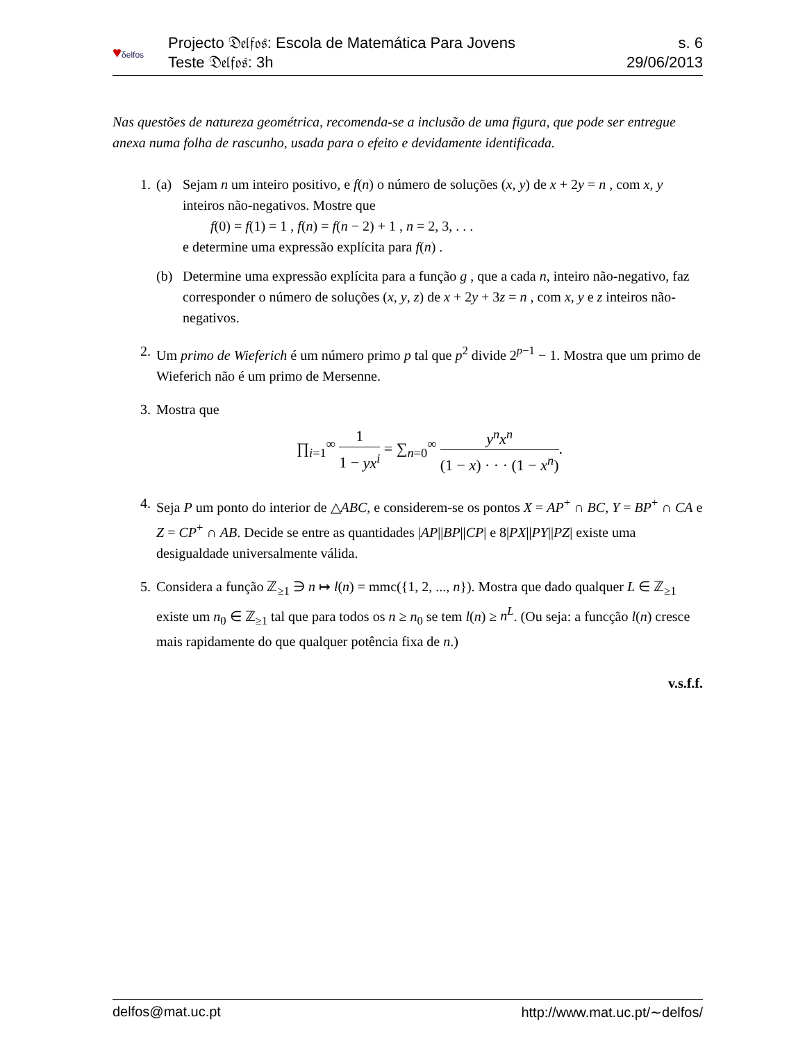♥δelfos
Projecto 𝔇𝔢𝔩𝔣𝔬𝔰: Escola de Matemática Para Jovens
Teste 𝔇𝔢𝔩𝔣𝔬𝔰: 3h
s. 6
29/06/2013
Nas questões de natureza geométrica, recomenda-se a inclusão de uma figura, que pode ser entregue anexa numa folha de rascunho, usada para o efeito e devidamente identificada.
1. (a) Sejam n um inteiro positivo, e f(n) o número de soluções (x, y) de x + 2y = n , com x, y inteiros não-negativos. Mostre que
f(0) = f(1) = 1 , f(n) = f(n − 2) + 1 , n = 2, 3, . . .
e determine uma expressão explícita para f(n) .
(b) Determine uma expressão explícita para a função g , que a cada n, inteiro não-negativo, faz corresponder o número de soluções (x, y, z) de x + 2y + 3z = n , com x, y e z inteiros não-negativos.
2. Um primo de Wieferich é um número primo p tal que p<sup>2</sup> divide 2<sup>p−1</sup> − 1. Mostra que um primo de Wieferich não é um primo de Mersenne.
3. Mostra que
∏<sub>i=1</sub><sup>∞</sup> 1 1 − yx<sup>i</sup> = ∑<sub>n=0</sub><sup>∞</sup> y<sup>n</sup>x<sup>n</sup> (1 − x) · · · (1 − x<sup>n</sup>).
4. Seja P um ponto do interior de △ABC, e considerem-se os pontos X = AP<sup>+</sup> ∩ BC, Y = BP<sup>+</sup> ∩ CA e Z = CP<sup>+</sup> ∩ AB. Decide se entre as quantidades |AP||BP||CP| e 8|PX||PY||PZ| existe uma desigualdade universalmente válida.
5. Considera a função ℤ<sub>≥1</sub> ∋ n ↦ l(n) = mmc({1, 2, ..., n}). Mostra que dado qualquer L ∈ ℤ<sub>≥1</sub> existe um n<sub>0</sub> ∈ ℤ<sub>≥1</sub> tal que para todos os n ≥ n<sub>0</sub> se tem l(n) ≥ n<sup>L</sup>. (Ou seja: a funcção l(n) cresce mais rapidamente do que qualquer potência fixa de n.)
v.s.f.f.
delfos@mat.uc.pt http://www.mat.uc.pt/∼delfos/